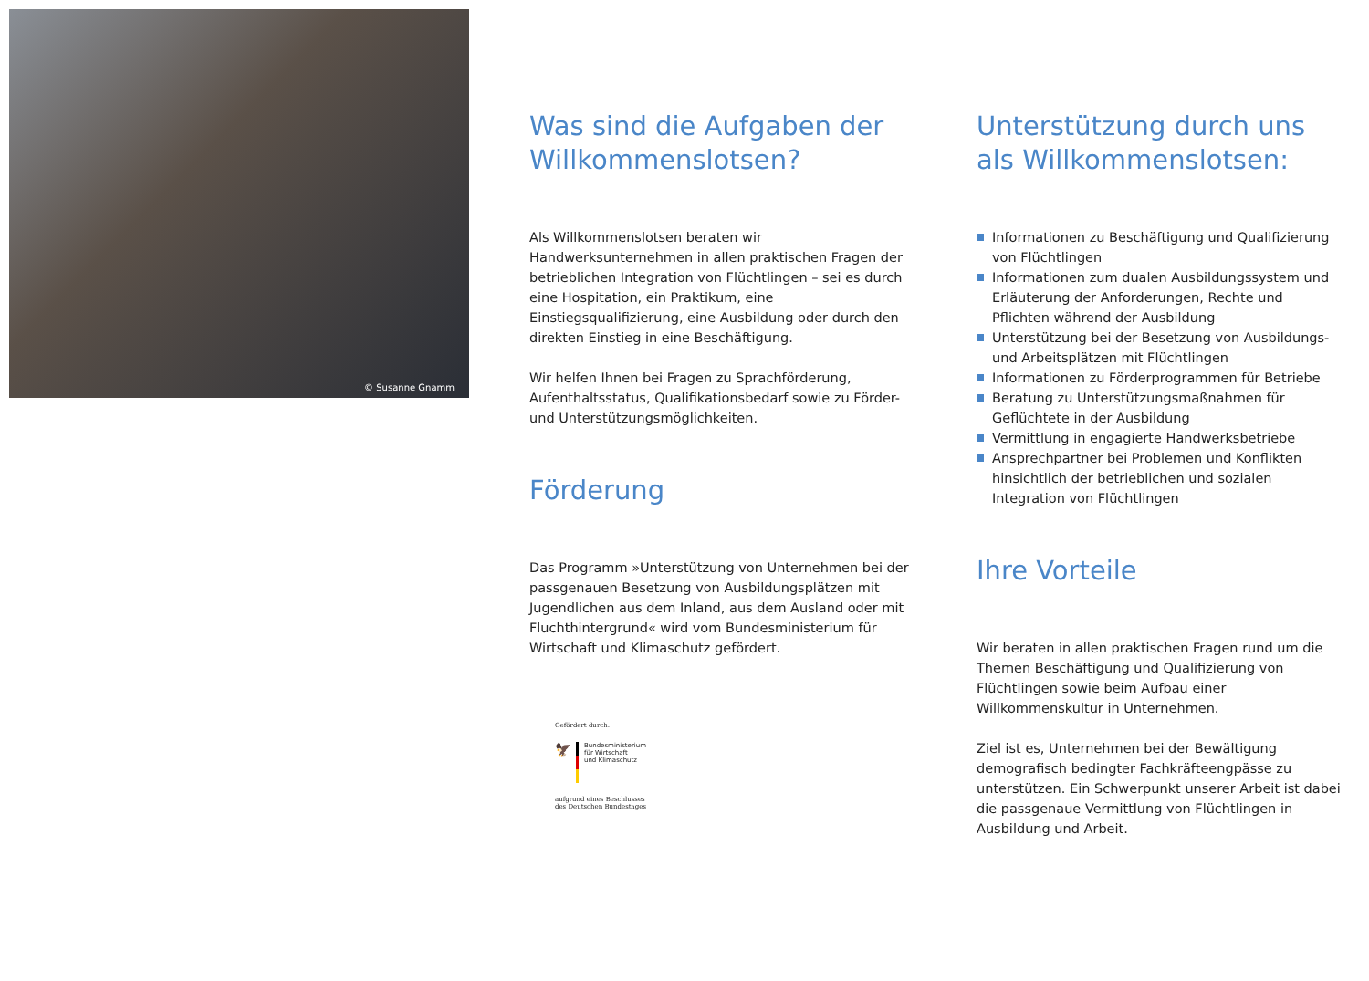© Susanne Gnamm
Was sind die Aufgaben der Willkommenslotsen?
Als Willkommenslotsen beraten wir Handwerksunternehmen in allen praktischen Fragen der betrieblichen Integration von Flüchtlingen – sei es durch eine Hospitation, ein Praktikum, eine Einstiegsqualifizierung, eine Ausbildung oder durch den direkten Einstieg in eine Beschäftigung.
Wir helfen Ihnen bei Fragen zu Sprachförderung, Aufenthaltsstatus, Qualifikationsbedarf sowie zu Förder- und Unterstützungsmöglichkeiten.
Förderung
Das Programm »Unterstützung von Unternehmen bei der passgenauen Besetzung von Ausbildungsplätzen mit Jugendlichen aus dem Inland, aus dem Ausland oder mit Fluchthintergrund« wird vom Bundesministerium für Wirtschaft und Klimaschutz gefördert.
Gefördert durch:
🦅
Bundesministerium
für Wirtschaft
und Klimaschutz
aufgrund eines Beschlusses
des Deutschen Bundestages
Unterstützung durch uns als Willkommenslotsen:
Informationen zu Beschäftigung und Qualifizierung von Flüchtlingen
Informationen zum dualen Ausbildungssystem und Erläuterung der Anforderungen, Rechte und Pflichten während der Ausbildung
Unterstützung bei der Besetzung von Ausbildungs- und Arbeitsplätzen mit Flüchtlingen
Informationen zu Förderprogrammen für Betriebe
Beratung zu Unterstützungsmaßnahmen für Geflüchtete in der Ausbildung
Vermittlung in engagierte Handwerksbetriebe
Ansprechpartner bei Problemen und Konflikten hinsichtlich der betrieblichen und sozialen Integration von Flüchtlingen
Ihre Vorteile
Wir beraten in allen praktischen Fragen rund um die Themen Beschäftigung und Qualifizierung von Flüchtlingen sowie beim Aufbau einer Willkommenskultur in Unternehmen.
Ziel ist es, Unternehmen bei der Bewältigung demografisch bedingter Fachkräfteengpässe zu unterstützen. Ein Schwerpunkt unserer Arbeit ist dabei die passgenaue Vermittlung von Flüchtlingen in Ausbildung und Arbeit.